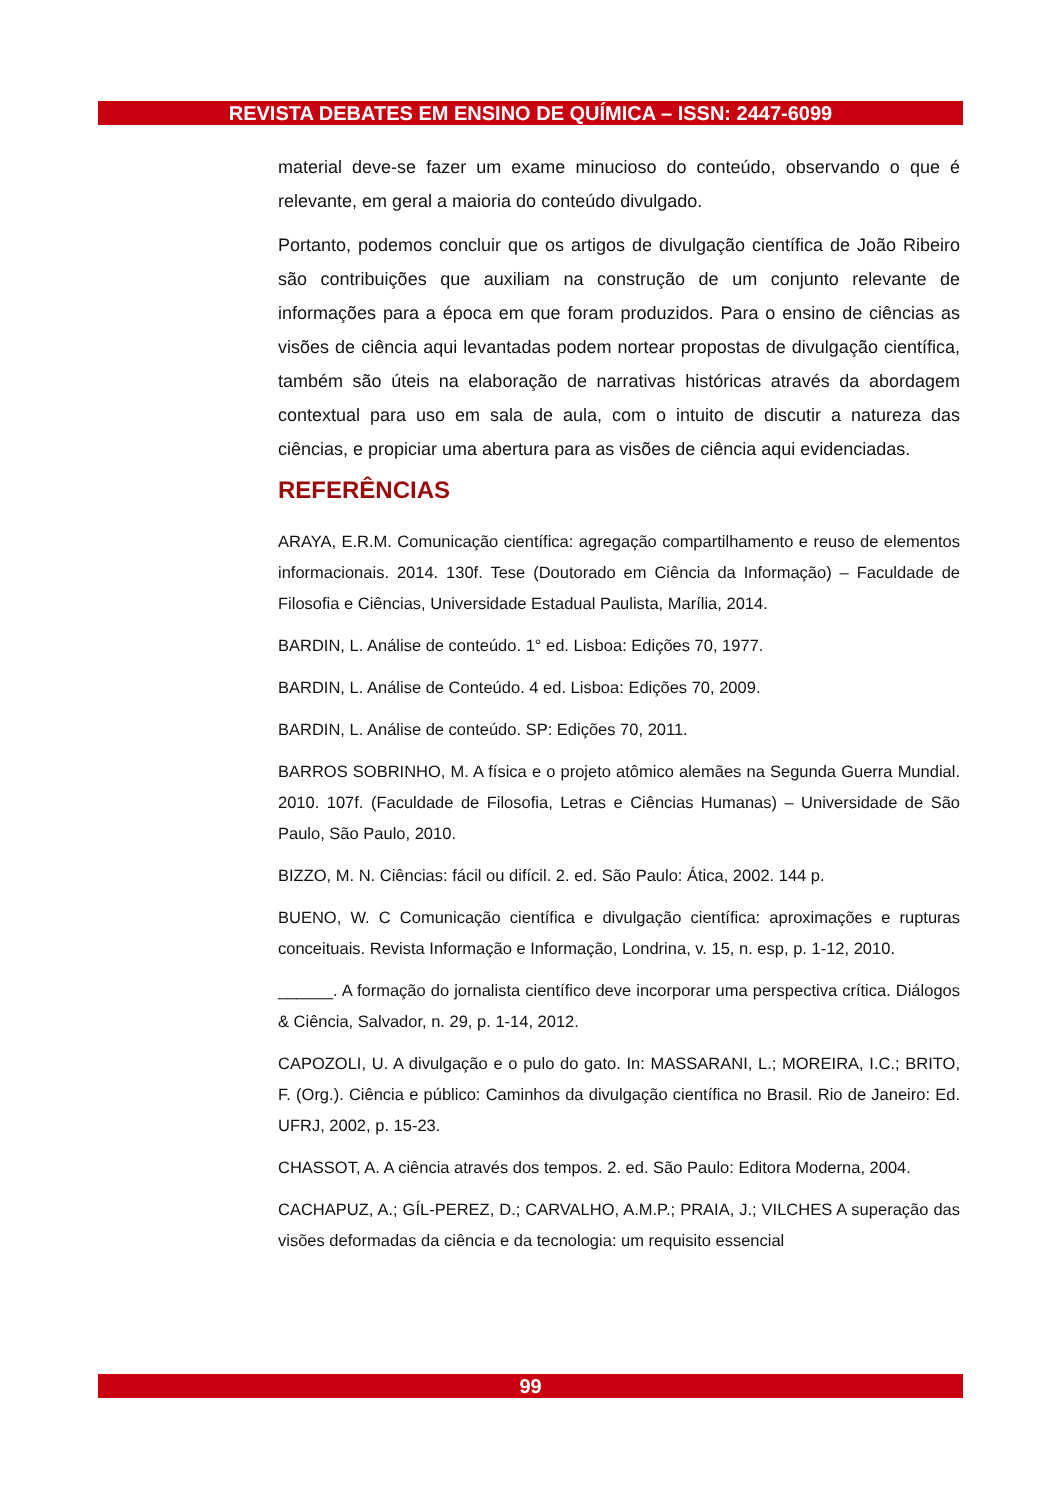REVISTA DEBATES EM ENSINO DE QUÍMICA – ISSN: 2447-6099
material deve-se fazer um exame minucioso do conteúdo, observando o que é relevante, em geral a maioria do conteúdo divulgado.
Portanto, podemos concluir que os artigos de divulgação científica de João Ribeiro são contribuições que auxiliam na construção de um conjunto relevante de informações para a época em que foram produzidos. Para o ensino de ciências as visões de ciência aqui levantadas podem nortear propostas de divulgação científica, também são úteis na elaboração de narrativas históricas através da abordagem contextual para uso em sala de aula, com o intuito de discutir a natureza das ciências, e propiciar uma abertura para as visões de ciência aqui evidenciadas.
REFERÊNCIAS
ARAYA, E.R.M. Comunicação científica: agregação compartilhamento e reuso de elementos informacionais. 2014. 130f. Tese (Doutorado em Ciência da Informação) – Faculdade de Filosofia e Ciências, Universidade Estadual Paulista, Marília, 2014.
BARDIN, L. Análise de conteúdo. 1° ed. Lisboa: Edições 70, 1977.
BARDIN, L. Análise de Conteúdo. 4 ed. Lisboa: Edições 70, 2009.
BARDIN, L. Análise de conteúdo. SP: Edições 70, 2011.
BARROS SOBRINHO, M. A física e o projeto atômico alemães na Segunda Guerra Mundial. 2010. 107f. (Faculdade de Filosofia, Letras e Ciências Humanas) – Universidade de São Paulo, São Paulo, 2010.
BIZZO, M. N. Ciências: fácil ou difícil. 2. ed. São Paulo: Ática, 2002. 144 p.
BUENO, W. C Comunicação científica e divulgação científica: aproximações e rupturas conceituais. Revista Informação e Informação, Londrina, v. 15, n. esp, p. 1-12, 2010.
______. A formação do jornalista científico deve incorporar uma perspectiva crítica. Diálogos & Ciência, Salvador, n. 29, p. 1-14, 2012.
CAPOZOLI, U. A divulgação e o pulo do gato. In: MASSARANI, L.; MOREIRA, I.C.; BRITO, F. (Org.). Ciência e público: Caminhos da divulgação científica no Brasil. Rio de Janeiro: Ed. UFRJ, 2002, p. 15-23.
CHASSOT, A. A ciência através dos tempos. 2. ed. São Paulo: Editora Moderna, 2004.
CACHAPUZ, A.; GÍL-PEREZ, D.; CARVALHO, A.M.P.; PRAIA, J.; VILCHES A superação das visões deformadas da ciência e da tecnologia: um requisito essencial
99